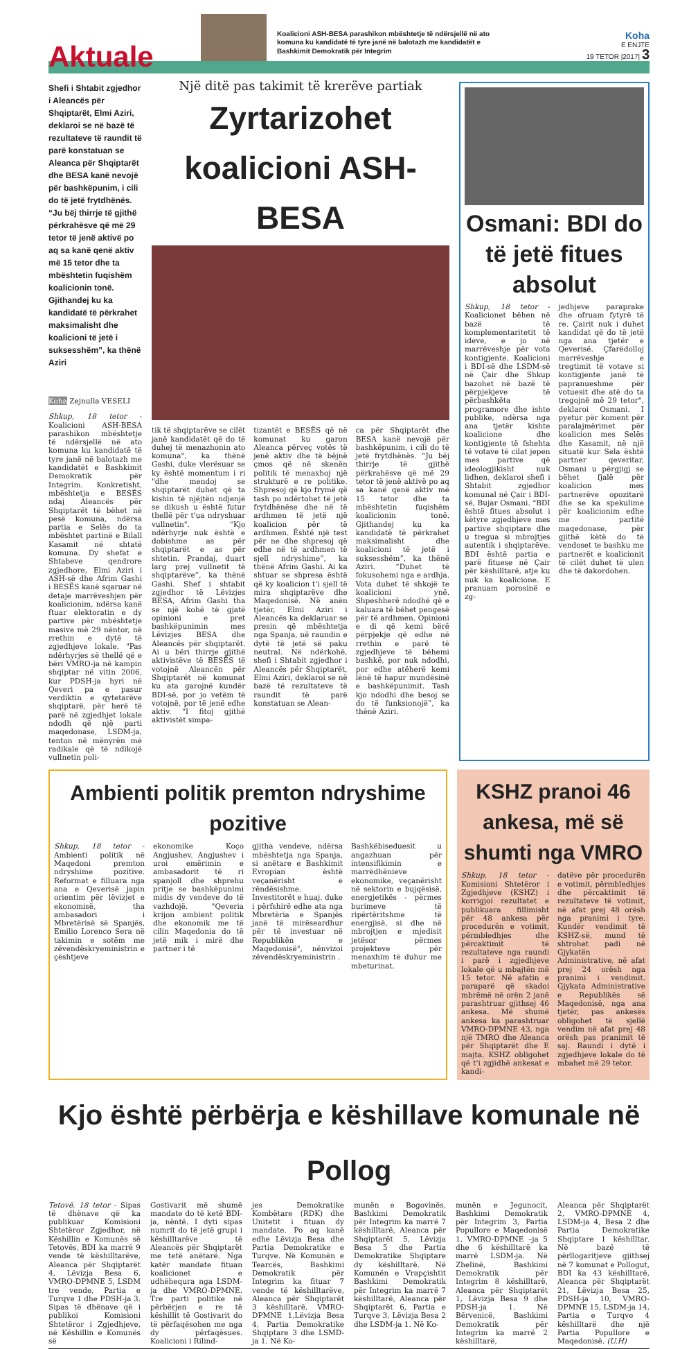Aktuale
Koalicioni ASH-BESA parashikon mbështetje të ndërsjellë në ato komuna ku kandidatë të tyre janë në balotazh me kandidatët e Bashkimit Demokratik për Integrim
Koha
E ENJTE
19 TETOR |2017| 3
Shefi i Shtabit zgjedhor i Aleancës për Shqiptarët, Elmi Aziri, deklaroi se në bazë të rezultateve të raundit të parë konstatuan se Aleanca për Shqiptarët dhe BESA kanë nevojë për bashkëpunim, i cili do të jetë frytdhënës. “Ju bëj thirrje të gjithë përkrahësve që më 29 tetor të jenë aktivë po aq sa kanë qenë aktiv më 15 tetor dhe ta mbështetin fuqishëm koalicionin tonë. Gjithandej ku ka kandidatë të përkrahet maksimalisht dhe koalicioni të jetë i suksesshëm”, ka thënë Aziri
Koha Zejnulla VESELI
Shkup, 18 tetor - Koalicioni ASH-BESA parashikon mbështetje të ndërsjellë në ato komuna ku kandidatë të tyre janë në balotazh me kandidatët e Bashkimit Demokratik për Integrim. Konkretisht, mbështetja e BESËS ndaj Aleancës për Shqiptarët të bëhet në pesë komuna, ndërsa partia e Selës do ta mbështet partinë e Bilall Kasamit në shtatë komuna. Dy shefat e Shtabeve qendrore zgjedhore, Elmi Aziri i ASH-së dhe Afrim Gashi i BESËS kanë sqaruar në detaje marrëveshjen për koalicionim, ndërsa kanë ftuar elektoratin e dy partive për mbështetje masive më 29 nëntor, në rrethin e dytë të zgjedhjeve lokale. "Pas ndërhyrjes së thellë që e bëri VMRO-ja në kampin shqiptar në vitin 2006, kur PDSH-ja hyri në Qeveri pa e pasur verdiktin e qytetarëve shqiptarë, për herë të parë në zgjedhjet lokale ndodh që një parti maqedonase, LSDM-ja, tenton në mënyrën më radikale që të ndikojë vullnetin poli-
Një ditë pas takimit të krerëve partiak
Zyrtarizohet koalicioni ASH-BESA
tik të shqiptarëve se cilët janë kandidatët që do të duhej të menazhonin ato komuna", ka thënë Gashi, duke vlerësuar se ky është momentum i ri "dhe mendoj se shqiptarët duhet që ta kishin të njëjtën ndjenjë se dikush u është futur thellë për t'ua ndryshuar vullnetin". “Kjo ndërhyrje nuk është e dobishme as për shqiptarët e as për shtetin. Prandaj, duart larg prej vullnetit të shqiptarëve”, ka thënë Gashi. Shef i shtabit zgjedhor të Lëvizjes BESA, Afrim Gashi tha se një kohë të gjatë opinioni e pret bashkëpunimin mes Lëvizjes BESA dhe Aleancës për shqiptarët. Ai u bëri thirrje gjithë aktivistëve të BESËS të votojnë Aleancën për Shqiptarët në komunat ku ata garojnë kundër BDI-së, por jo vetëm të votojnë, por të jenë edhe aktiv. “I fitoj gjithë aktivistët simpa-
tizantët e BESËS që në komunat ku garon Aleanca përveç votës të jenë aktiv dhe të bëjnë çmos që në skenën politik të menaxhoj një strukturë e re politike. Shpresoj që kjo frymë që tash po ndërtohet të jetë frytdhënëse dhe në të ardhmen të jetë një koalicion për të ardhmen. Është një test për ne dhe shpresoj që edhe në të ardhmen të sjell ndryshime”, ka thënë Afrim Gashi. Ai ka shtuar se shpresa është që ky koalicion t’i sjell të mira shqiptarëve dhe Maqedonisë. Në anën tjetër, Elmi Aziri i Aleancës ka deklaruar se presin që mbështetja nga Spanja, në raundin e dytë të jetë së paku neutral. Në ndërkohë, shefi i Shtabit zgjedhor i Aleancës për Shqiptarët, Elmi Aziri, deklaroi se në bazë të rezultateve të raundit të parë konstatuan se Alean-
ca për Shqiptarët dhe BESA kanë nevojë për bashkëpunim, i cili do të jetë frytdhënës. “Ju bëj thirrje të gjithë përkrahësve që më 29 tetor të jenë aktivë po aq sa kanë qenë aktiv më 15 tetor dhe ta mbështetin fuqishëm koalicionin tonë. Gjithandej ku ka kandidatë të përkrahet maksimalisht dhe koalicioni të jetë i suksesshëm”, ka thënë Aziri. “Duhet të fokusohemi nga e ardhja. Vota duhet të shkojë te koalicioni ynë. Shpeshherë ndodhë që e kaluara të bëhet pengesë për të ardhmen. Opinioni e di që kemi bërë përpjekje që edhe në rrethin e parë të zgjedhjeve të bëhemi bashkë, por nuk ndodhi, por edhe atëherë kemi lënë të hapur mundësinë e bashkëpunimit. Tash kjo ndodhi dhe besoj se do të funksionojë”, ka thënë Aziri.
Osmani: BDI do të jetë fitues absolut
Shkup, 18 tetor - Koalicionet bëhen në bazë të komplementaritetit të ideve, e jo në marrëveshje për vota kontigjente. Koalicioni i BDI-së dhe LSDM-së në Çair dhe Shkup bazohet në bazë të përpjekjeve të përbashkëta programore dhe ishte publike, ndërsa nga ana tjetër kishte koalicione dhe kontigjente të fshehta të votave të cilat jepen mes partive që ideologjikisht nuk lidhen, deklaroi shefi i Shtabit zgjedhor komunal në Çair i BDI-së, Bujar Osmani. "BDI është fitues absolut i këtyre zgjedhjeve mes partive shqiptare dhe u tregua si mbrojtjes autentik i shqiptarëve. BDI është partia e parë fituese në Çair për këshilltarë, atje ku nuk ka koalicione. E pranuam porosinë e zg-
jedhjeve paraprake dhe ofruam fytyrë të re. Çairit nuk i duhet kandidat që do të jetë nga ana tjetër e Qeverisë. Çfarëdolloj marrëveshje e tregtimit të votave si kontigjente janë të papranueshme për votuesit dhe atë do ta tregojnë më 29 tetor", deklaroi Osmani. I pyetur për koment për paralajmërimet për koalicion mes Selës dhe Kasamit, në një situatë kur Sela është partner qeveritar, Osmani u përgjigj se bëhet fjalë për koalicion mes partnerëve opozitarë dhe se ka spekulime për koalicionim edhe me partitë maqedonase, për gjithë këtë do të vendoset te bashku me partnerët e koalicionit të cilët duhet të ulen dhe të dakordohen.
Ambienti politik premton ndryshime pozitive
Shkup, 18 tetor - Ambienti politik në Maqedoni premton ndryshime pozitive. Reformat e filluara nga ana e Qeverisë japin orientim për lëvizjet e ekonomisë, tha ambasadori i Mbretërisë së Spanjës, Emilio Lorenco Sera në takimin e sotëm me zëvendëskryeministrin e çështjeve
ekonomike Koço Angjushev. Angjushev i uroi emërimin e ambasadorit të ri spanjoll dhe shprehu pritje se bashkëpunimi midis dy vendeve do të vazhdojë. "Qeveria krijon ambient politik dhe ekonomik me të cilin Maqedonia do të jetë mik i mirë dhe partner i të
gjitha vendeve, ndërsa mbështetja nga Spanja, si anëtare e Bashkimit Evropian është veçanërisht e rëndësishme. Investitorët e huaj, duke i përfshirë edhe ata nga Mbretëria e Spanjës janë të mirëseardhur për të investuar në Republikën e Maqedonisë", nënvizoi zëvendëskryeministrin .
Bashkëbiseduesit u angazhuan për intensifikimin e marrëdhënieve ekonomike, veçanërisht në sektorin e bujqësisë, energjetikës - përmes burimeve të ripërtëritshme të energjisë, si dhe në mbrojtjen e mjedisit jetësor përmes projekteve për menaxhim të duhur me mbeturinat.
KSHZ pranoi 46 ankesa, më së shumti nga VMRO
Shkup, 18 tetor - Komisioni Shtetëror i Zgjedhjeve (KSHZ) i korrigjoi rezultatet e publikuara fillimisht për 48 ankesa për procedurën e votimit, përmbledhjes dhe përcaktimit të rezultateve nga raundi i parë i zgjedhjeve lokale që u mbajtën më 15 tetor. Në afatin e paraparë që skadoi mbrëmë në orën 2 janë parashtruar gjithsej 46 ankesa. Më shumë ankesa ka parashtruar VMRO-DPMNE 43, nga një TMRO dhe Aleanca për Shqiptarët dhe E majta. KSHZ obligohet që t'i zgjidhë ankesat e kandi-
datëve për procedurën e votimit, përmbledhjes dhe përcaktimit të rezultateve të votimit, në afat prej 48 orësh nga pranimi i tyre. Kundër vendimit të KSHZ-së, mund të shtrohet padi në Gjykatën Administrative, në afat prej 24 orësh nga pranimi i vendimit. Gjykata Administrative e Republikës së Maqedonisë, nga ana tjetër, pas ankesës obligohet të sjellë vendim në afat prej 48 orësh pas pranimit të saj. Raundi i dytë i zgjedhjeve lokale do të mbahet më 29 tetor.
Kjo është përbërja e këshillave komunale në Pollog
Tetovë, 18 tetor - Sipas të dhënave që ka publikuar Komisioni Shtetëror Zgjedhor, në Këshillin e Komunës së Tetovës, BDI ka marrë 9 vende të këshilltarëve, Aleanca për Shqiptarët 4, Lëvizja Besa 6, VMRO-DPMNE 5, LSDM tre vende, Partia e Turqve 1 dhe PDSH-ja 3. Sipas të dhënave që i publikoi Komisioni Shtetëror i Zgjedhjeve, në Këshillin e Komunës së
Gostivarit më shumë mandate do të ketë BDI-ja, nëntë. I dyti sipas numrit do të jetë grupi i këshilltarëve të Aleancës për Shqiptarët me tetë anëtarë. Nga katër mandate fituan koalicionet e udhëhequra nga LSDM-ja dhe VMRO-DPMNE. Tre parti politike në përbërjen e re të këshillit të Gostivarit do të përfaqësohen me nga dy përfaqësues. Koalicioni i Rilind-
jes Demokratike Kombëtare (RDK) dhe Unitetit i fituan dy mandate. Po aq kanë edhe Lëvizja Besa dhe Partia Demokratike e Turqve. Në Komunën e Tearcës, Bashkimi Demokratik për Integrim ka fituar 7 vende të këshilltarëve, Aleanca për Shqiptarët 3 këshilltarë, VMRO-DPMNE 1,Lëvizja Besa 4, Partia Demokratike Shqiptare 3 dhe LSMD-ja 1. Në Ko-
munën e Bogovinës, Bashkimi Demokratik për Integrim ka marrë 7 këshilltarë, Aleanca për Shqiptarët 5, Lëvizja Besa 5 dhe Partia Demokratike Shqiptare dy këshilltarë. Në Komunën e Vrapçishtit Bashkimi Demokratik për Integrim ka marrë 7 këshilltarë, Aleanca për Shqiptarët 6, Partia e Turqve 3, Lëvizja Besa 2 dhe LSDM-ja 1. Në Ko-
munën e Jegunocit, Bashkimi Demokratik për Integrim 3, Partia Popullore e Maqedonisë 1, VMRO-DPMNE –ja 5 dhe 6 këshilltarë ka marrë LSDM-ja. Në Zhelinë, Bashkimi Demokratik për Integrim 8 këshilltarë, Aleanca për Shqiptarët 1, Lëvizja Besa 9 dhe PDSH-ja 1. Në Bërvenicë, Bashkimi Demokratik për Integrim ka marrë 2 këshilltarë,
Aleanca për Shqiptarët 2, VMRO-DPMNE 4, LSDM-ja 4, Besa 2 dhe Partia Demokratike Shqiptare 1 këshilltar. Në bazë të përllogaritjeve gjithsej në 7 komunat e Pollogut, BDI ka 43 këshilltarë, Aleanca për Shqiptarët 21, Lëvizja Besa 25, PDSH-ja 10, VMRO-DPMNE 15, LSDM-ja 14, Partia e Turqve 4 këshilltarë dhe një Partia Popullore e Maqedonisë. (U.H)